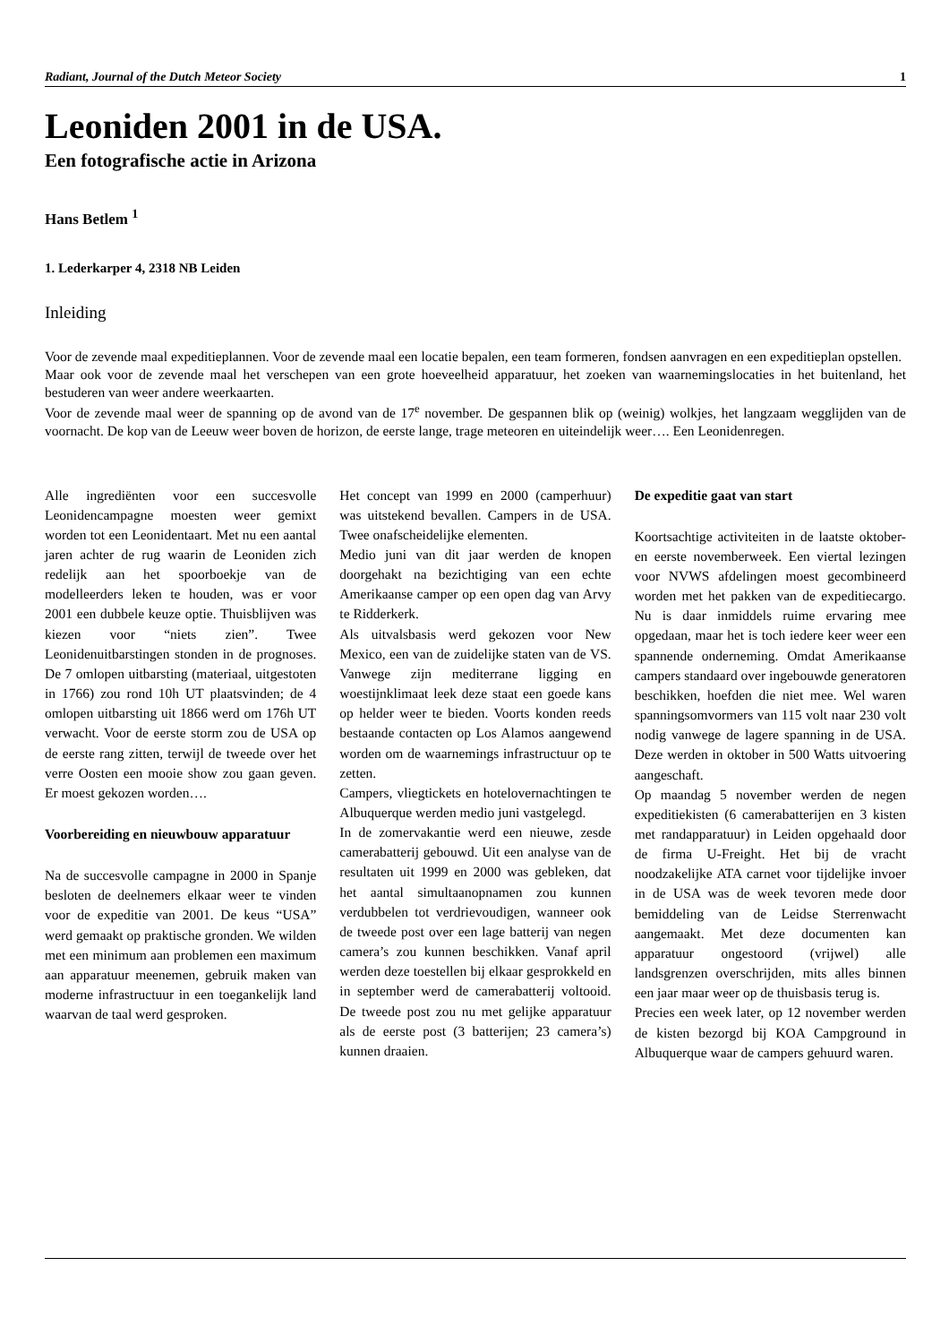Radiant, Journal of the Dutch Meteor Society 1
Leoniden 2001 in de USA.
Een fotografische actie in Arizona
Hans Betlem <sup>1</sup>
1. Lederkarper 4, 2318 NB Leiden
Inleiding
Voor de zevende maal expeditieplannen. Voor de zevende maal een locatie bepalen, een team formeren, fondsen aanvragen en een expeditieplan opstellen.
Maar ook voor de zevende maal het verschepen van een grote hoeveelheid apparatuur, het zoeken van waarnemingslocaties in het buitenland, het bestuderen van weer andere weerkaarten.
Voor de zevende maal weer de spanning op de avond van de 17<sup>e</sup> november. De gespannen blik op (weinig) wolkjes, het langzaam wegglijden van de voornacht. De kop van de Leeuw weer boven de horizon, de eerste lange, trage meteoren en uiteindelijk weer…. Een Leonidenregen.
Alle ingrediënten voor een succesvolle Leonidencampagne moesten weer gemixt worden tot een Leonidentaart. Met nu een aantal jaren achter de rug waarin de Leoniden zich redelijk aan het spoorboekje van de modelleerders leken te houden, was er voor 2001 een dubbele keuze optie. Thuisblijven was kiezen voor “niets zien”. Twee Leonidenuitbarstingen stonden in de prognoses. De 7 omlopen uitbarsting (materiaal, uitgestoten in 1766) zou rond 10h UT plaatsvinden; de 4 omlopen uitbarsting uit 1866 werd om 176h UT verwacht. Voor de eerste storm zou de USA op de eerste rang zitten, terwijl de tweede over het verre Oosten een mooie show zou gaan geven. Er moest gekozen worden….
Voorbereiding en nieuwbouw apparatuur
Na de succesvolle campagne in 2000 in Spanje besloten de deelnemers elkaar weer te vinden voor de expeditie van 2001. De keus “USA” werd gemaakt op praktische gronden. We wilden met een minimum aan problemen een maximum aan apparatuur meenemen, gebruik maken van moderne infrastructuur in een toegankelijk land waarvan de taal werd gesproken.
Het concept van 1999 en 2000 (camperhuur) was uitstekend bevallen. Campers in de USA. Twee onafscheidelijke elementen.
Medio juni van dit jaar werden de knopen doorgehakt na bezichtiging van een echte Amerikaanse camper op een open dag van Arvy te Ridderkerk.
Als uitvalsbasis werd gekozen voor New Mexico, een van de zuidelijke staten van de VS. Vanwege zijn mediterrane ligging en woestijnklimaat leek deze staat een goede kans op helder weer te bieden. Voorts konden reeds bestaande contacten op Los Alamos aangewend worden om de waarnemings infrastructuur op te zetten.
Campers, vliegtickets en hotelovernachtingen te Albuquerque werden medio juni vastgelegd.
In de zomervakantie werd een nieuwe, zesde camerabatterij gebouwd. Uit een analyse van de resultaten uit 1999 en 2000 was gebleken, dat het aantal simultaanopnamen zou kunnen verdubbelen tot verdrievoudigen, wanneer ook de tweede post over een lage batterij van negen camera’s zou kunnen beschikken. Vanaf april werden deze toestellen bij elkaar gesprokkeld en in september werd de camerabatterij voltooid. De tweede post zou nu met gelijke apparatuur als de eerste post (3 batterijen; 23 camera’s) kunnen draaien.
De expeditie gaat van start
Koortsachtige activiteiten in de laatste oktober- en eerste novemberweek. Een viertal lezingen voor NVWS afdelingen moest gecombineerd worden met het pakken van de expeditiecargo. Nu is daar inmiddels ruime ervaring mee opgedaan, maar het is toch iedere keer weer een spannende onderneming. Omdat Amerikaanse campers standaard over ingebouwde generatoren beschikken, hoefden die niet mee. Wel waren spanningsomvormers van 115 volt naar 230 volt nodig vanwege de lagere spanning in de USA. Deze werden in oktober in 500 Watts uitvoering aangeschaft.
Op maandag 5 november werden de negen expeditiekisten (6 camerabatterijen en 3 kisten met randapparatuur) in Leiden opgehaald door de firma U-Freight. Het bij de vracht noodzakelijke ATA carnet voor tijdelijke invoer in de USA was de week tevoren mede door bemiddeling van de Leidse Sterrenwacht aangemaakt. Met deze documenten kan apparatuur ongestoord (vrijwel) alle landsgrenzen overschrijden, mits alles binnen een jaar maar weer op de thuisbasis terug is.
Precies een week later, op 12 november werden de kisten bezorgd bij KOA Campground in Albuquerque waar de campers gehuurd waren.